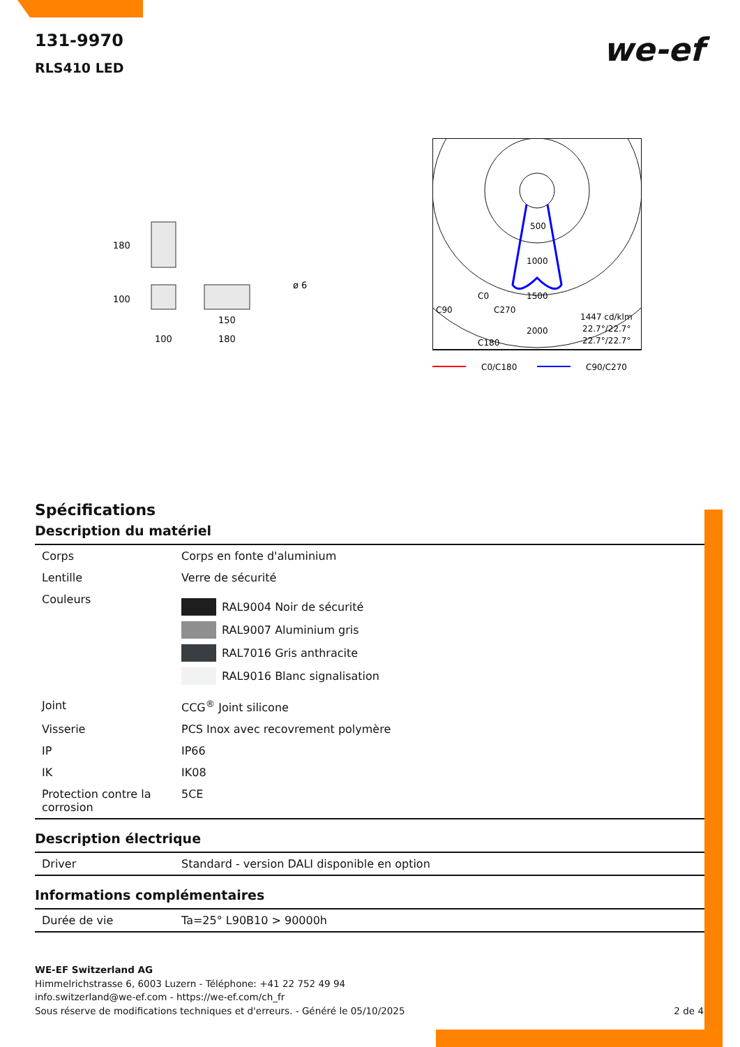we-ef
131-9970
RLS410 LED
180
100
100
150
180
ø 6
500
1000
1500
2000
C0
C90
C270
C180
1447 cd/klm
22.7°/22.7°
22.7°/22.7°
C0/C180
C90/C270
Spécifications
Description du matériel
| Corps | Corps en fonte d'aluminium |
| Lentille | Verre de sécurité |
| Couleurs | RAL9004 Noir de sécurité RAL9007 Aluminium gris RAL7016 Gris anthracite RAL9016 Blanc signalisation |
| Joint | CCG<sup>®</sup> Joint silicone |
| Visserie | PCS Inox avec recovrement polymère |
| IP | IP66 |
| IK | IK08 |
| Protection contre la corrosion | 5CE |
Description électrique
| Driver | Standard - version DALI disponible en option |
Informations complémentaires
| Durée de vie | Ta=25° L90B10 > 90000h |
WE-EF Switzerland AG
Himmelrichstrasse 6, 6003 Luzern - Téléphone: +41 22 752 49 94
info.switzerland@we-ef.com - https://we-ef.com/ch_fr
Sous réserve de modifications techniques et d'erreurs. - Généré le 05/10/2025 2 de 4